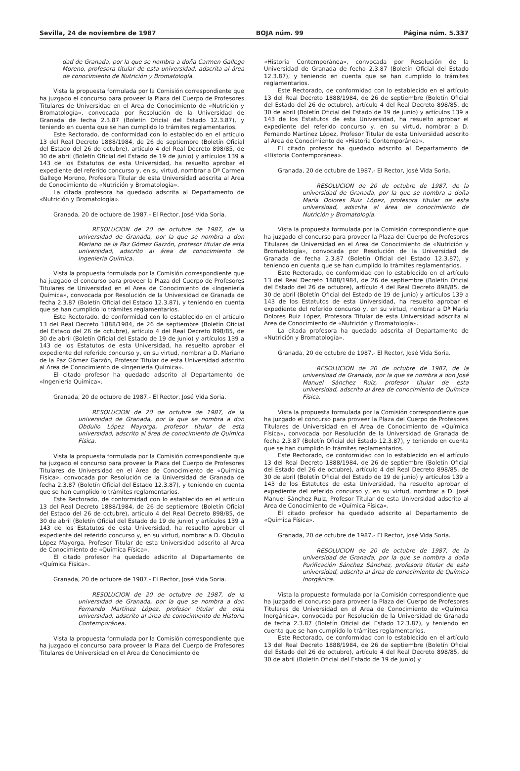Sevilla, 24 de noviembre de 1987 BOJA núm. 99 Página núm. 5.337
dad de Granada, por la que se nombra a doña Carmen Gallego Moreno, profesora titular de esta universidad, adscrita al área de conocimiento de Nutrición y Bromatología.
Vista la propuesta formulada por la Comisión correspondiente que ha juzgado el concurso para proveer la Plaza del Cuerpo de Profesores Titulares de Universidad en el Area de Conocimiento de «Nutrición y Bromatología», convocada por Resolución de la Universidad de Granada de fecha 2.3.87 (Boletín Oficial del Estado 12.3.87), y teniendo en cuenta que se han cumplido lo trámites reglamentarios.
Este Rectorado, de conformidad con lo establecido en el artículo 13 del Real Decreto 1888/1984, de 26 de septiembre (Boletín Oficial del Estado del 26 de octubre), artículo 4 del Real Decreto 898/85, de 30 de abril (Boletín Oficial del Estado de 19 de junio) y artículos 139 a 143 de los Estatutos de esta Universidad, ha resuelto aprobar el expediente del referido concurso y, en su virtud, nombrar a Dª Carmen Gallego Moreno, Profesora Titular de esta Universidad adscrita al Area de Conocimiento de «Nutrición y Bromatología».
La citada profesora ha quedado adscrita al Departamento de «Nutrición y Bromatología».
Granada, 20 de octubre de 1987.- El Rector, José Vida Soria.
RESOLUCION de 20 de octubre de 1987, de la universidad de Granada, por la que se nombra a don Mariano de la Paz Gómez Garzón, profesor titular de esta universidad, adscrito al área de conocimiento de Ingeniería Química.
Vista la propuesta formulada por la Comisión correspondiente que ha juzgado el concurso para proveer la Plaza del Cuerpo de Profesores Titulares de Universidad en el Area de Conocimiento de «Ingeniería Química», convocada por Resolución de la Universidad de Granada de fecha 2.3.87 (Boletín Oficial del Estado 12.3.87), y teniendo en cuenta que se han cumplido lo trámites reglamentarios.
Este Rectorado, de conformidad con lo establecido en el artículo 13 del Real Decreto 1888/1984, de 26 de septiembre (Boletín Oficial del Estado del 26 de octubre), artículo 4 del Real Decreto 898/85, de 30 de abril (Boletín Oficial del Estado de 19 de junio) y artículos 139 a 143 de los Estatutos de esta Universidad, ha resuelto aprobar el expediente del referido concurso y, en su virtud, nombrar a D. Mariano de la Paz Gómez Garzón, Profesor Titular de esta Universidad adscrito al Area de Conocimiento de «Ingeniería Química».
El citado profesor ha quedado adscrito al Departamento de «Ingeniería Química».
Granada, 20 de octubre de 1987.- El Rector, José Vida Soria.
RESOLUCION de 20 de octubre de 1987, de la universidad de Granada, por la que se nombra a don Obdulio López Mayorga, profesor titular de esta universidad, adscrito al área de conocimiento de Química Física.
Vista la propuesta formulada por la Comisión correspondiente que ha juzgado el concurso para proveer la Plaza del Cuerpo de Profesores Titulares de Universidad en el Area de Conocimiento de «Química Física», convocada por Resolución de la Universidad de Granada de fecha 2.3.87 (Boletín Oficial del Estado 12.3.87), y teniendo en cuenta que se han cumplido lo trámites reglamentarios.
Este Rectorado, de conformidad con lo establecido en el artículo 13 del Real Decreto 1888/1984, de 26 de septiembre (Boletín Oficial del Estado del 26 de octubre), artículo 4 del Real Decreto 898/85, de 30 de abril (Boletín Oficial del Estado de 19 de junio) y artículos 139 a 143 de los Estatutos de esta Universidad, ha resuelto aprobar el expediente del referido concurso y, en su virtud, nombrar a D. Obdulio López Mayorga, Profesor Titular de esta Universidad adscrito al Area de Conocimiento de «Química Física».
El citado profesor ha quedado adscrito al Departamento de «Química Física».
Granada, 20 de octubre de 1987.- El Rector, José Vida Soria.
RESOLUCION de 20 de octubre de 1987, de la universidad de Granada, por la que se nombra a don Fernando Martínez López, profesor titular de esta universidad, adscrito al área de conocimiento de Historia Contemporánea.
Vista la propuesta formulada por la Comisión correspondiente que ha juzgado el concurso para proveer la Plaza del Cuerpo de Profesores Titulares de Universidad en el Area de Conocimiento de
«Historia Contemporánea», convocada por Resolución de la Universidad de Granada de fecha 2.3.87 (Boletín Oficial del Estado 12.3.87), y teniendo en cuenta que se han cumplido lo trámites reglamentarios.
Este Rectorado, de conformidad con lo establecido en el artículo 13 del Real Decreto 1888/1984, de 26 de septiembre (Boletín Oficial del Estado del 26 de octubre), artículo 4 del Real Decreto 898/85, de 30 de abril (Boletín Oficial del Estado de 19 de junio) y artículos 139 a 143 de los Estatutos de esta Universidad, ha resuelto aprobar el expediente del referido concurso y, en su virtud, nombrar a D. Fernando Martínez López, Profesor Titular de esta Universidad adscrito al Area de Conocimiento de «Historia Contemporánea».
El citado profesor ha quedado adscrito al Departamento de «Historia Contemporánea».
Granada, 20 de octubre de 1987.- El Rector, José Vida Soria.
RESOLUCION de 20 de octubre de 1987, de la universidad de Granada, por la que se nombra a doña María Dolores Ruiz López, profesora titular de esta universidad, adscrita al área de conocimiento de Nutrición y Bromatología.
Vista la propuesta formulada por la Comisión correspondiente que ha juzgado el concurso para proveer la Plaza del Cuerpo de Profesores Titulares de Universidad en el Area de Conocimiento de «Nutrición y Bromatología», convocada por Resolución de la Universidad de Granada de fecha 2.3.87 (Boletín Oficial del Estado 12.3.87), y teniendo en cuenta que se han cumplido lo trámites reglamentarios.
Este Rectorado, de conformidad con lo establecido en el artículo 13 del Real Decreto 1888/1984, de 26 de septiembre (Boletín Oficial del Estado del 26 de octubre), artículo 4 del Real Decreto 898/85, de 30 de abril (Boletín Oficial del Estado de 19 de junio) y artículos 139 a 143 de los Estatutos de esta Universidad, ha resuelto aprobar el expediente del referido concurso y, en su virtud, nombrar a Dª María Dolores Ruiz López, Profesora Titular de esta Universidad adscrita al Area de Conocimiento de «Nutrición y Bromatología».
La citada profesora ha quedado adscrita al Departamento de «Nutrición y Bromatología».
Granada, 20 de octubre de 1987.- El Rector, José Vida Soria.
RESOLUCION de 20 de octubre de 1987, de la universidad de Granada, por la que se nombra a don José Manuel Sánchez Ruiz, profesor titular de esta universidad, adscrito al área de conocimiento de Química Física.
Vista la propuesta formulada por la Comisión correspondiente que ha juzgado el concurso para proveer la Plaza del Cuerpo de Profesores Titulares de Universidad en el Area de Conocimiento de «Química Física», convocada por Resolución de la Universidad de Granada de fecha 2.3.87 (Boletín Oficial del Estado 12.3.87), y teniendo en cuenta que se han cumplido lo trámites reglamentarios.
Este Rectorado, de conformidad con lo establecido en el artículo 13 del Real Decreto 1888/1984, de 26 de septiembre (Boletín Oficial del Estado del 26 de octubre), artículo 4 del Real Decreto 898/85, de 30 de abril (Boletín Oficial del Estado de 19 de junio) y artículos 139 a 143 de los Estatutos de esta Universidad, ha resuelto aprobar el expediente del referido concurso y, en su virtud, nombrar a D. José Manuel Sánchez Ruiz, Profesor Titular de esta Universidad adscrito al Area de Conocimiento de «Química Física».
El citado profesor ha quedado adscrito al Departamento de «Química Física».
Granada, 20 de octubre de 1987.- El Rector, José Vida Soria.
RESOLUCION de 20 de octubre de 1987, de la universidad de Granada, por la que se nombra a doña Purificación Sánchez Sánchez, profesora titular de esta universidad, adscrita al área de conocimiento de Química Inorgánica.
Vista la propuesta formulada por la Comisión correspondiente que ha juzgado el concurso para proveer la Plaza del Cuerpo de Profesores Titulares de Universidad en el Area de Conocimiento de «Química Inorgánica», convocada por Resolución de la Universidad de Granada de fecha 2.3.87 (Boletín Oficial del Estado 12.3.87), y teniendo en cuenta que se han cumplido lo trámites reglamentarios.
Este Rectorado, de conformidad con lo establecido en el artículo 13 del Real Decreto 1888/1984, de 26 de septiembre (Boletín Oficial del Estado del 26 de octubre), artículo 4 del Real Decreto 898/85, de 30 de abril (Boletín Oficial del Estado de 19 de junio) y